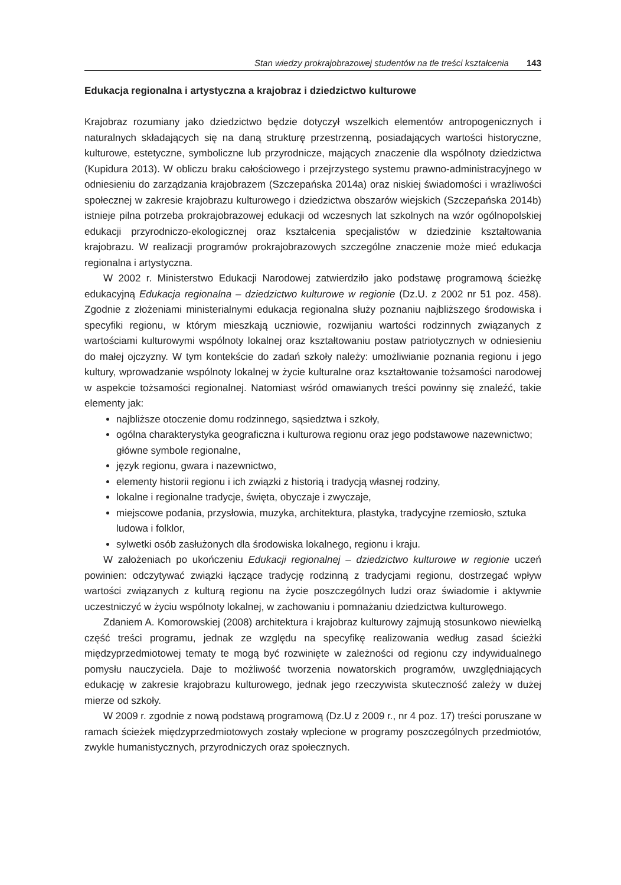Stan wiedzy prokrajobrazowej studentów na tle treści kształcenia 143
Edukacja regionalna i artystyczna a krajobraz i dziedzictwo kulturowe
Krajobraz rozumiany jako dziedzictwo będzie dotyczył wszelkich elementów antropogenicznych i naturalnych składających się na daną strukturę przestrzenną, posiadających wartości historyczne, kulturowe, estetyczne, symboliczne lub przyrodnicze, mających znaczenie dla wspólnoty dziedzictwa (Kupidura 2013). W obliczu braku całościowego i przejrzystego systemu prawno-administracyjnego w odniesieniu do zarządzania krajobrazem (Szczepańska 2014a) oraz niskiej świadomości i wrażliwości społecznej w zakresie krajobrazu kulturowego i dziedzictwa obszarów wiejskich (Szczepańska 2014b) istnieje pilna potrzeba prokrajobrazowej edukacji od wczesnych lat szkolnych na wzór ogólnopolskiej edukacji przyrodniczo-ekologicznej oraz kształcenia specjalistów w dziedzinie kształtowania krajobrazu. W realizacji programów prokrajobrazowych szczególne znaczenie może mieć edukacja regionalna i artystyczna.
W 2002 r. Ministerstwo Edukacji Narodowej zatwierdziło jako podstawę programową ścieżkę edukacyjną Edukacja regionalna – dziedzictwo kulturowe w regionie (Dz.U. z 2002 nr 51 poz. 458). Zgodnie z złożeniami ministerialnymi edukacja regionalna służy poznaniu najbliższego środowiska i specyfiki regionu, w którym mieszkają uczniowie, rozwijaniu wartości rodzinnych związanych z wartościami kulturowymi wspólnoty lokalnej oraz kształtowaniu postaw patriotycznych w odniesieniu do małej ojczyzny. W tym kontekście do zadań szkoły należy: umożliwianie poznania regionu i jego kultury, wprowadzanie wspólnoty lokalnej w życie kulturalne oraz kształtowanie tożsamości narodowej w aspekcie tożsamości regionalnej. Natomiast wśród omawianych treści powinny się znaleźć, takie elementy jak:
najbliższe otoczenie domu rodzinnego, sąsiedztwa i szkoły,
ogólna charakterystyka geograficzna i kulturowa regionu oraz jego podstawowe nazewnictwo; główne symbole regionalne,
język regionu, gwara i nazewnictwo,
elementy historii regionu i ich związki z historią i tradycją własnej rodziny,
lokalne i regionalne tradycje, święta, obyczaje i zwyczaje,
miejscowe podania, przysłowia, muzyka, architektura, plastyka, tradycyjne rzemiosło, sztuka ludowa i folklor,
sylwetki osób zasłużonych dla środowiska lokalnego, regionu i kraju.
W założeniach po ukończeniu Edukacji regionalnej – dziedzictwo kulturowe w regionie uczeń powinien: odczytywać związki łączące tradycję rodzinną z tradycjami regionu, dostrzegać wpływ wartości związanych z kulturą regionu na życie poszczególnych ludzi oraz świadomie i aktywnie uczestniczyć w życiu wspólnoty lokalnej, w zachowaniu i pomnażaniu dziedzictwa kulturowego.
Zdaniem A. Komorowskiej (2008) architektura i krajobraz kulturowy zajmują stosunkowo niewielką część treści programu, jednak ze względu na specyfikę realizowania według zasad ścieżki międzyprzedmiotowej tematy te mogą być rozwinięte w zależności od regionu czy indywidualnego pomysłu nauczyciela. Daje to możliwość tworzenia nowatorskich programów, uwzględniających edukację w zakresie krajobrazu kulturowego, jednak jego rzeczywista skuteczność zależy w dużej mierze od szkoły.
W 2009 r. zgodnie z nową podstawą programową (Dz.U z 2009 r., nr 4 poz. 17) treści poruszane w ramach ścieżek międzyprzedmiotowych zostały wplecione w programy poszczególnych przedmiotów, zwykle humanistycznych, przyrodniczych oraz społecznych.